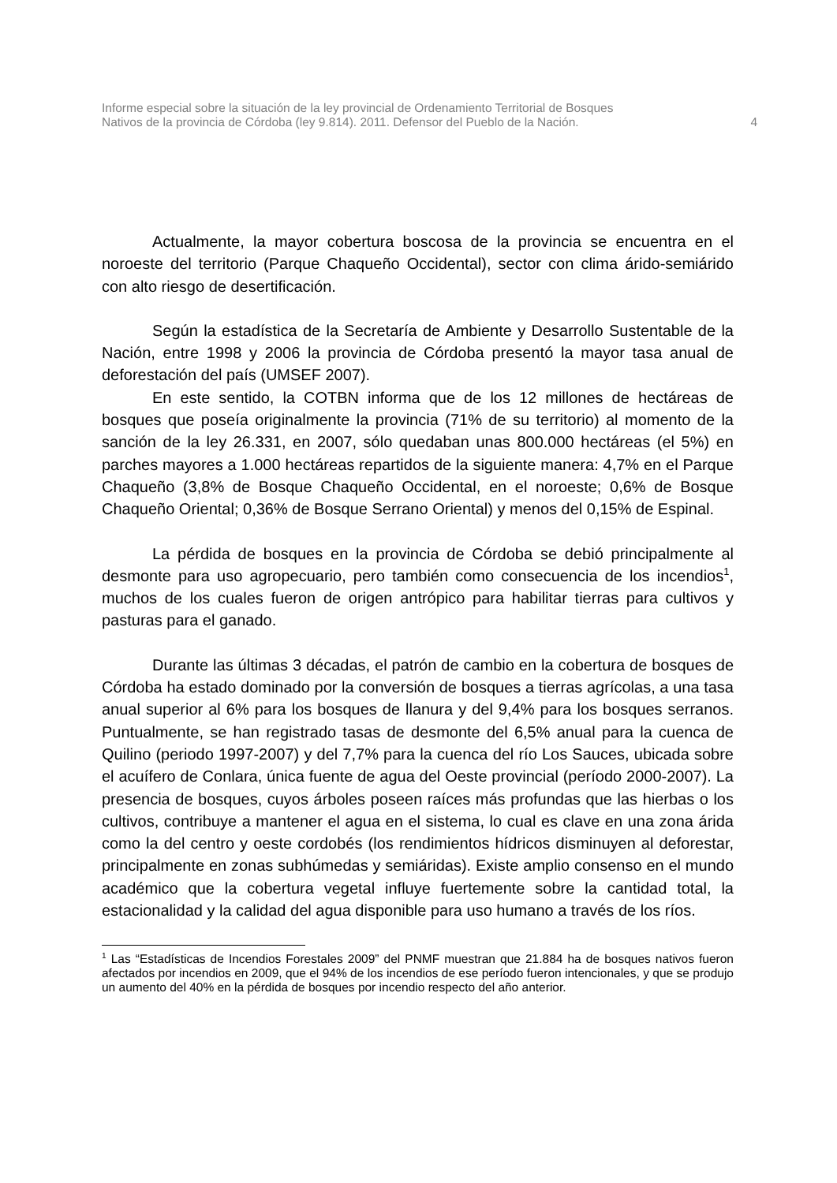Informe especial sobre la situación de la ley provincial de Ordenamiento Territorial de Bosques
Nativos de la provincia de Córdoba (ley 9.814). 2011. Defensor del Pueblo de la Nación.
4
Actualmente, la mayor cobertura boscosa de la provincia se encuentra en el noroeste del territorio (Parque Chaqueño Occidental), sector con clima árido-semiárido con alto riesgo de desertificación.
Según la estadística de la Secretaría de Ambiente y Desarrollo Sustentable de la Nación, entre 1998 y 2006 la provincia de Córdoba presentó la mayor tasa anual de deforestación del país (UMSEF 2007).
En este sentido, la COTBN informa que de los 12 millones de hectáreas de bosques que poseía originalmente la provincia (71% de su territorio) al momento de la sanción de la ley 26.331, en 2007, sólo quedaban unas 800.000 hectáreas (el 5%) en parches mayores a 1.000 hectáreas repartidos de la siguiente manera: 4,7% en el Parque Chaqueño (3,8% de Bosque Chaqueño Occidental, en el noroeste; 0,6% de Bosque Chaqueño Oriental; 0,36% de Bosque Serrano Oriental) y menos del 0,15% de Espinal.
La pérdida de bosques en la provincia de Córdoba se debió principalmente al desmonte para uso agropecuario, pero también como consecuencia de los incendios<sup>1</sup>, muchos de los cuales fueron de origen antrópico para habilitar tierras para cultivos y pasturas para el ganado.
Durante las últimas 3 décadas, el patrón de cambio en la cobertura de bosques de Córdoba ha estado dominado por la conversión de bosques a tierras agrícolas, a una tasa anual superior al 6% para los bosques de llanura y del 9,4% para los bosques serranos. Puntualmente, se han registrado tasas de desmonte del 6,5% anual para la cuenca de Quilino (periodo 1997-2007) y del 7,7% para la cuenca del río Los Sauces, ubicada sobre el acuífero de Conlara, única fuente de agua del Oeste provincial (período 2000-2007). La presencia de bosques, cuyos árboles poseen raíces más profundas que las hierbas o los cultivos, contribuye a mantener el agua en el sistema, lo cual es clave en una zona árida como la del centro y oeste cordobés (los rendimientos hídricos disminuyen al deforestar, principalmente en zonas subhúmedas y semiáridas). Existe amplio consenso en el mundo académico que la cobertura vegetal influye fuertemente sobre la cantidad total, la estacionalidad y la calidad del agua disponible para uso humano a través de los ríos.
<sup>1</sup> Las “Estadísticas de Incendios Forestales 2009” del PNMF muestran que 21.884 ha de bosques nativos fueron afectados por incendios en 2009, que el 94% de los incendios de ese período fueron intencionales, y que se produjo un aumento del 40% en la pérdida de bosques por incendio respecto del año anterior.